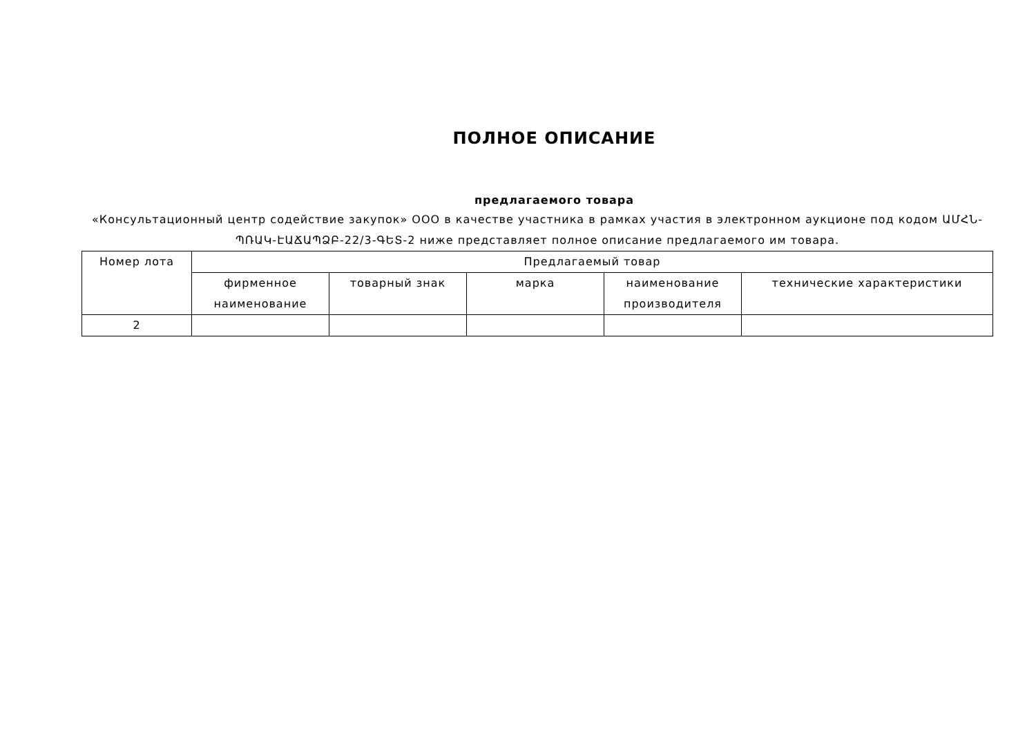ПОЛНОЕ ОПИСАНИЕ
предлагаемого товара
«Консультационный центр содействие закупок» ООО в качестве участника в рамках участия в электронном аукционе под кодом ԱՄՀՆ-ՊՌԱԿ-ԷԱՃԱՊՁԲ-22/3-ԳԵՏ-2 ниже представляет полное описание предлагаемого им товара.
| Номер лота | Предлагаемый товар | | | | |
| --- | --- | --- | --- | --- | --- |
| | фирменное наименование | товарный знак | марка | наименование производителя | технические характеристики |
| 2 | | | | | |